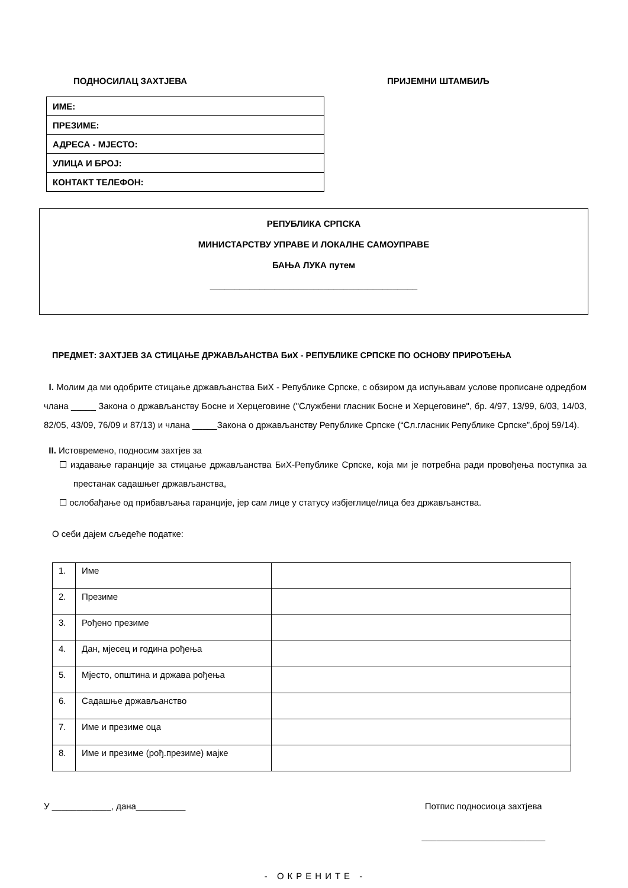ПОДНОСИЛАЦ ЗАХТЈЕВА
| ИМЕ: |
| ПРЕЗИМЕ: |
| АДРЕСА - МЈЕСТО: |
| УЛИЦА И БРОЈ: |
| КОНТАКТ ТЕЛЕФОН: |
ПРИЈЕМНИ ШТАМБИЉ
РЕПУБЛИКА СРПСКА
МИНИСТАРСТВУ УПРАВЕ И ЛОКАЛНЕ САМОУПРАВЕ
БАЊА ЛУКА путем
__________________________________________
ПРЕДМЕТ: ЗАХТЈЕВ ЗА СТИЦАЊЕ ДРЖАВЉАНСТВА БиХ - РЕПУБЛИКЕ СРПСКЕ ПО ОСНОВУ ПРИРОЂЕЊА
I. Молим да ми одобрите стицање држављанства БиХ - Републике Српске, с обзиром да испуњавам услове прописане одредбом члана _____ Закона о држављанству Босне и Херцеговине ("Службени гласник Босне и Херцеговине", бр. 4/97, 13/99, 6/03, 14/03, 82/05, 43/09, 76/09 и 87/13) и члана _____Закона о држављанству Републике Српске (“Сл.гласник Републике Српске”,број 59/14).
II. Истовремено, подносим захтјев за
☐ издавање гаранције за стицање држављанства БиХ-Републике Српске, која ми је потребна ради провођења поступка за престанак садашњег држављанства,
☐ ослобађање од прибављања гаранције, јер сам лице у статусу избјеглице/лица без држављанства.
О себи дајем сљедеће податке:
| 1. | Име | |
| 2. | Презиме | |
| 3. | Рођено презиме | |
| 4. | Дан, мјесец и година рођења | |
| 5. | Мјесто, општина и држава рођења | |
| 6. | Садашње држављанство | |
| 7. | Име и презиме оца | |
| 8. | Име и презиме (рођ.презиме) мајке | |
У ____________, дана__________ Потпис подносиоца захтјева
_________________________
- ОКРЕНИТЕ -